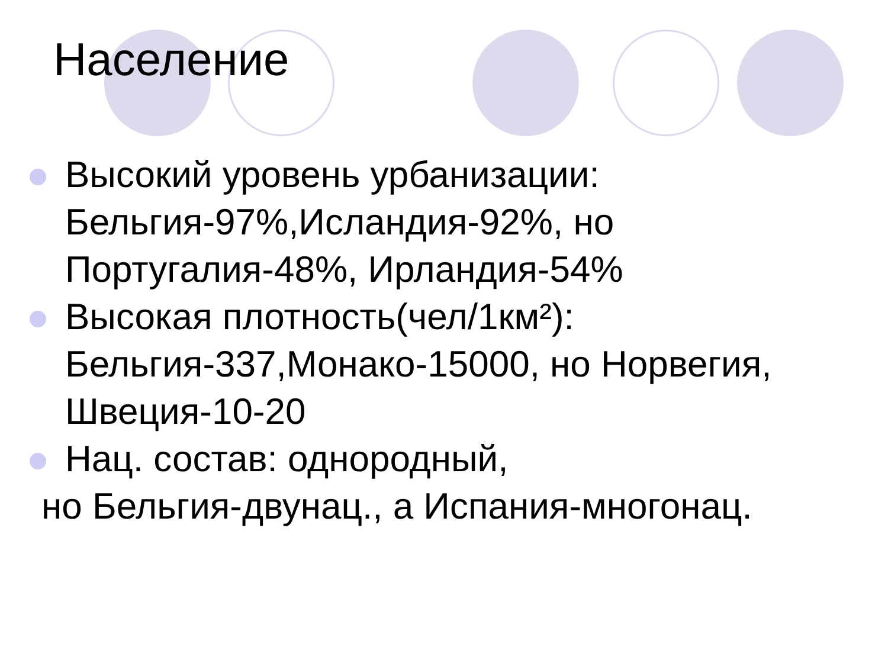Население
Высокий уровень урбанизации: Бельгия-97%,Исландия-92%, но Португалия-48%, Ирландия-54%
Высокая плотность(чел/1км²): Бельгия-337,Монако-15000, но Норвегия, Швеция-10-20
Нац. состав: однородный,
но Бельгия-двунац., а Испания-многонац.